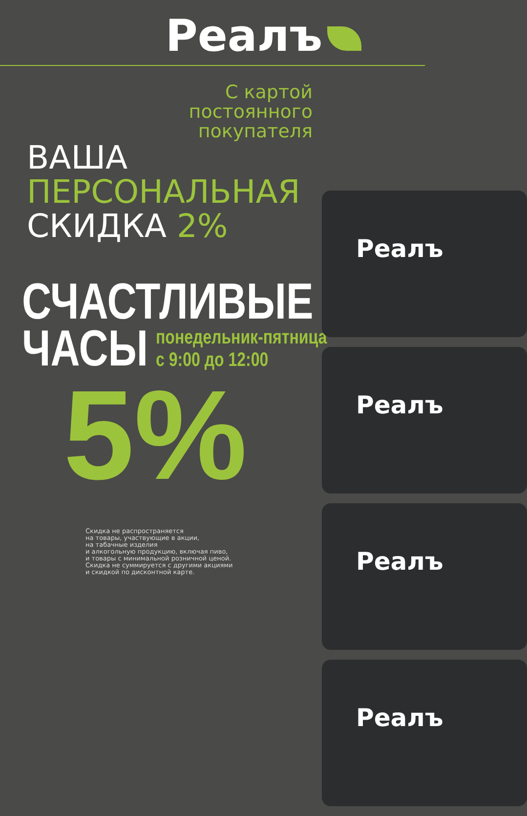Реалъ
С картой постоянного покупателя
ВАША
ПЕРСОНАЛЬНАЯ
СКИДКА 2%
СЧАСТЛИВЫЕ
ЧАСЫ понедельник-пятница
с 9:00 до 12:00
5%
Скидка не распространяется
на товары, участвующие в акции,
на табачные изделия
и алкогольную продукцию, включая пиво,
и товары с минимальной розничной ценой.
Скидка не суммируется с другими акциями
и скидкой по дисконтной карте.
Реалъ
Реалъ
Реалъ
Реалъ